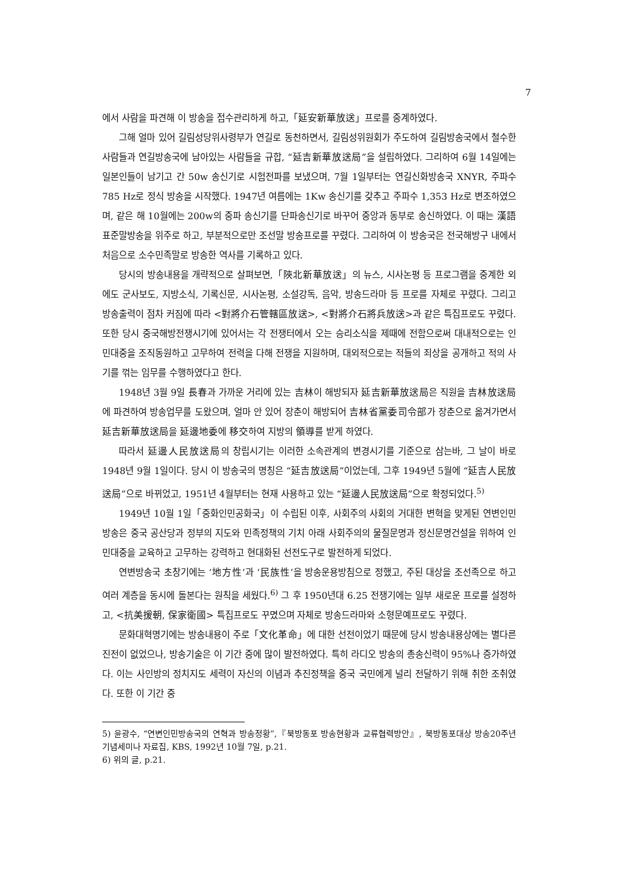7
에서 사람을 파견해 이 방송을 접수관리하게 하고,「延安新華放送」프로를 중계하였다.
그해 얼마 있어 길림성당위사령부가 연길로 동천하면서, 길림성위원회가 주도하여 길림방송국에서 철수한 사람들과 연길방송국에 남아있는 사람들을 규합, “延吉新華放送局”을 설립하였다. 그리하여 6월 14일에는 일본인들이 남기고 간 50w 송신기로 시험전파를 보냈으며, 7월 1일부터는 연길신화방송국 XNYR, 주파수 785 Hz로 정식 방송을 시작했다. 1947년 여름에는 1Kw 송신기를 갖추고 주파수 1,353 Hz로 변조하였으며, 같은 해 10월에는 200w의 중파 송신기를 단파송신기로 바꾸어 중앙과 동부로 송신하였다. 이 때는 漢語 표준말방송을 위주로 하고, 부분적으로만 조선말 방송프로를 꾸렸다. 그리하여 이 방송국은 전국해방구 내에서 처음으로 소수민족말로 방송한 역사를 기록하고 있다.
당시의 방송내용을 개략적으로 살펴보면,「陜北新華放送」의 뉴스, 시사논평 등 프로그램을 중계한 외에도 군사보도, 지방소식, 기록신문, 시사논평, 소설강독, 음악, 방송드라마 등 프로를 자체로 꾸렸다. 그리고 방송출력이 점차 커짐에 따라 <對將介石管轄區放送>, <對將介石將兵放送>과 같은 특집프로도 꾸렸다. 또한 당시 중국해방전쟁시기에 있어서는 각 전쟁터에서 오는 승리소식을 제때에 전함으로써 대내적으로는 인민대중을 조직동원하고 고무하여 전력을 다해 전쟁을 지원하며, 대외적으로는 적들의 죄상을 공개하고 적의 사기를 꺾는 임무를 수행하였다고 한다.
1948년 3월 9일 長春과 가까운 거리에 있는 吉林이 해방되자 延吉新華放送局은 직원을 吉林放送局에 파견하여 방송업무를 도왔으며, 얼마 안 있어 장춘이 해방되어 吉林省黨委司令部가 장춘으로 옮겨가면서 延吉新華放送局을 延邊地委에 移交하여 지방의 領導를 받게 하였다.
따라서 延邊人民放送局의 창립시기는 이러한 소속관계의 변경시기를 기준으로 삼는바, 그 날이 바로 1948년 9월 1일이다. 당시 이 방송국의 명칭은 “延吉放送局”이었는데, 그후 1949년 5월에 “延吉人民放送局”으로 바뀌었고, 1951년 4월부터는 현재 사용하고 있는 “延邊人民放送局”으로 확정되었다.<sup>5)</sup>
1949년 10월 1일「중화인민공화국」이 수립된 이후, 사회주의 사회의 거대한 변혁을 맞게된 연변인민방송은 중국 공산당과 정부의 지도와 민족정책의 기치 아래 사회주의의 물질문명과 정신문명건설을 위하여 인민대중을 교육하고 고무하는 강력하고 현대화된 선전도구로 발전하게 되었다.
연변방송국 초창기에는 ‘地方性’과 ‘民族性’을 방송운용방침으로 정했고, 주된 대상을 조선족으로 하고 여러 계층을 동시에 돌본다는 원칙을 세웠다.<sup>6)</sup> 그 후 1950년대 6.25 전쟁기에는 일부 새로운 프로를 설정하고, <抗美援朝, 保家衛國> 특집프로도 꾸몄으며 자체로 방송드라마와 소형문예프로도 꾸렸다.
문화대혁명기에는 방송내용이 주로「文化革命」에 대한 선전이었기 때문에 당시 방송내용상에는 별다른 진전이 없었으나, 방송기술은 이 기간 중에 많이 발전하였다. 특히 라디오 방송의 총송신력이 95%나 증가하였다. 이는 사인방의 정치지도 세력이 자신의 이념과 추진정책을 중국 국민에게 널리 전달하기 위해 취한 조취였다. 또한 이 기간 중
5) 윤광수, “연변인민방송국의 연혁과 방송정황”,『북방동포 방송현황과 교류협력방안』, 북방동포대상 방송20주년 기념세미나 자료집, KBS, 1992년 10월 7일, p.21.
6) 위의 글, p.21.